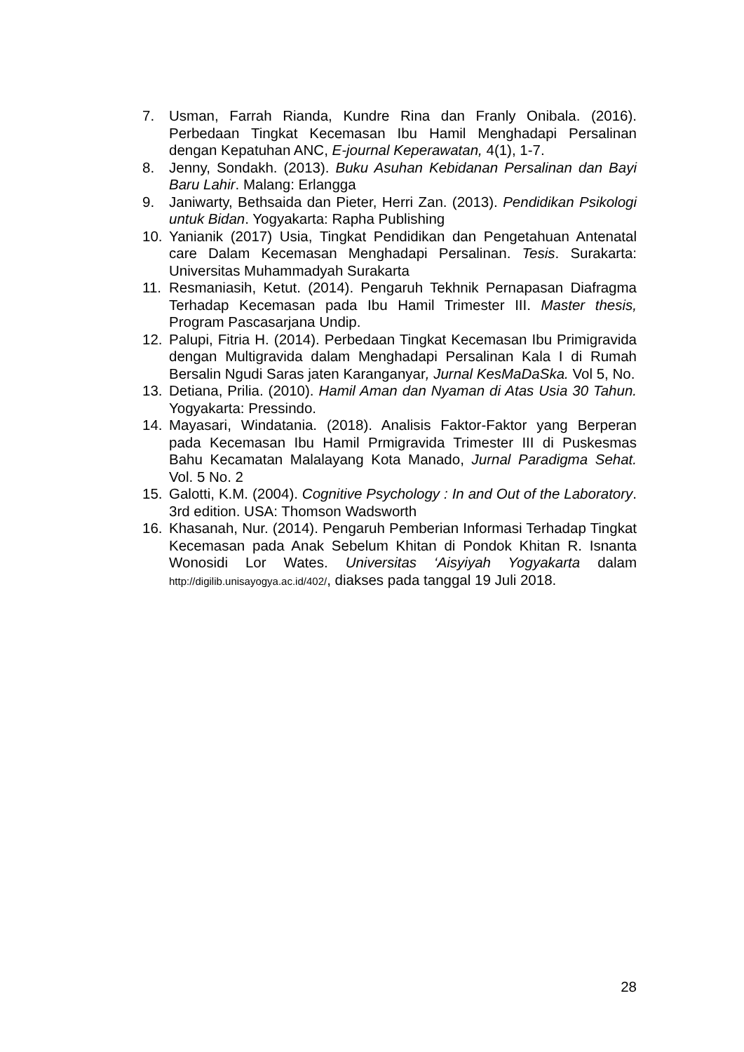7. Usman, Farrah Rianda, Kundre Rina dan Franly Onibala. (2016). Perbedaan Tingkat Kecemasan Ibu Hamil Menghadapi Persalinan dengan Kepatuhan ANC, E-journal Keperawatan, 4(1), 1-7.
8. Jenny, Sondakh. (2013). Buku Asuhan Kebidanan Persalinan dan Bayi Baru Lahir. Malang: Erlangga
9. Janiwarty, Bethsaida dan Pieter, Herri Zan. (2013). Pendidikan Psikologi untuk Bidan. Yogyakarta: Rapha Publishing
10. Yanianik (2017) Usia, Tingkat Pendidikan dan Pengetahuan Antenatal care Dalam Kecemasan Menghadapi Persalinan. Tesis. Surakarta: Universitas Muhammadyah Surakarta
11. Resmaniasih, Ketut. (2014). Pengaruh Tekhnik Pernapasan Diafragma Terhadap Kecemasan pada Ibu Hamil Trimester III. Master thesis, Program Pascasarjana Undip.
12. Palupi, Fitria H. (2014). Perbedaan Tingkat Kecemasan Ibu Primigravida dengan Multigravida dalam Menghadapi Persalinan Kala I di Rumah Bersalin Ngudi Saras jaten Karanganyar, Jurnal KesMaDaSka. Vol 5, No.
13. Detiana, Prilia. (2010). Hamil Aman dan Nyaman di Atas Usia 30 Tahun. Yogyakarta: Pressindo.
14. Mayasari, Windatania. (2018). Analisis Faktor-Faktor yang Berperan pada Kecemasan Ibu Hamil Prmigravida Trimester III di Puskesmas Bahu Kecamatan Malalayang Kota Manado, Jurnal Paradigma Sehat. Vol. 5 No. 2
15. Galotti, K.M. (2004). Cognitive Psychology : In and Out of the Laboratory. 3rd edition. USA: Thomson Wadsworth
16. Khasanah, Nur. (2014). Pengaruh Pemberian Informasi Terhadap Tingkat Kecemasan pada Anak Sebelum Khitan di Pondok Khitan R. Isnanta Wonosidi Lor Wates. Universitas ‘Aisyiyah Yogyakarta dalam http://digilib.unisayogya.ac.id/402/, diakses pada tanggal 19 Juli 2018.
28